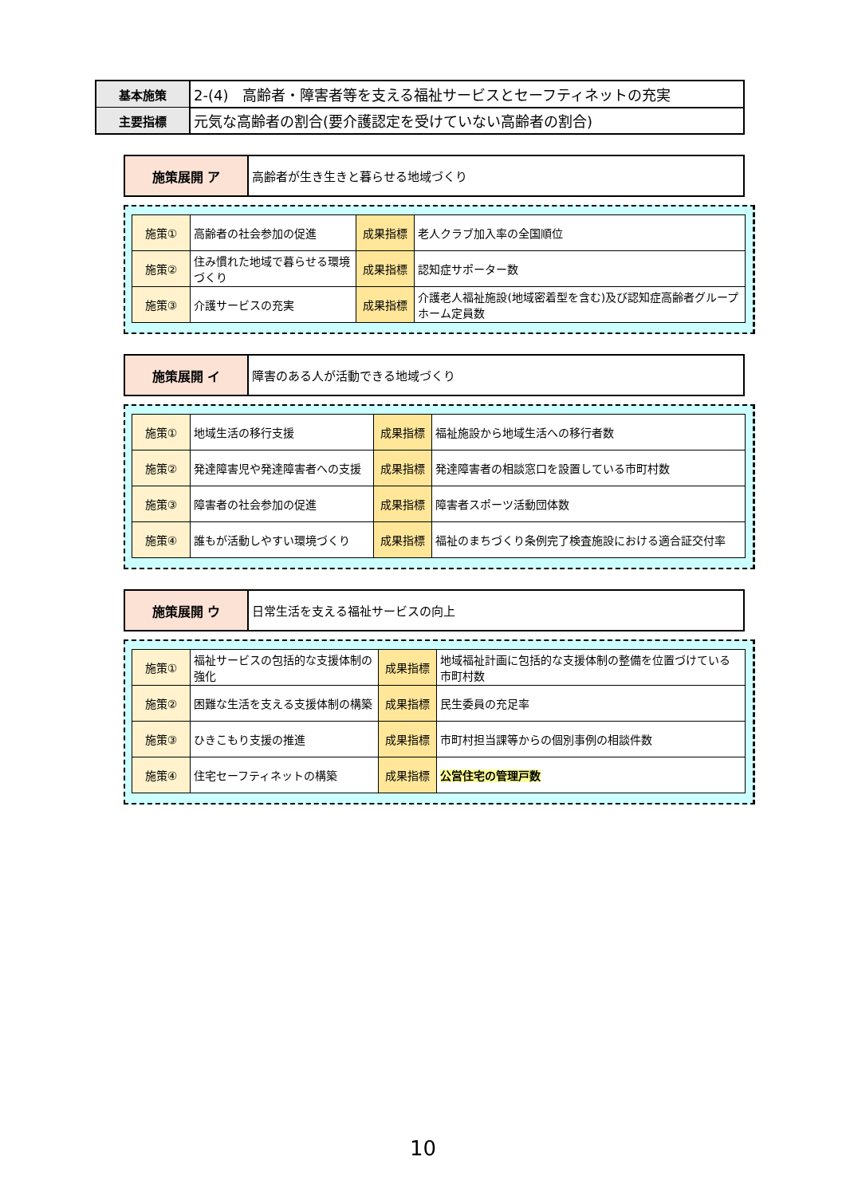| 基本施策 | 2-(4) 高齢者・障害者等を支える福祉サービスとセーフティネットの充実 |
| 主要指標 | 元気な高齢者の割合(要介護認定を受けていない高齢者の割合) |
| 施策展開 ア | 高齢者が生き生きと暮らせる地域づくり |
| 施策① | 高齢者の社会参加の促進 | 成果指標 | 老人クラブ加入率の全国順位 |
| 施策② | 住み慣れた地域で暮らせる環境づくり | 成果指標 | 認知症サポーター数 |
| 施策③ | 介護サービスの充実 | 成果指標 | 介護老人福祉施設(地域密着型を含む)及び認知症高齢者グループホーム定員数 |
| 施策展開 イ | 障害のある人が活動できる地域づくり |
| 施策① | 地域生活の移行支援 | 成果指標 | 福祉施設から地域生活への移行者数 |
| 施策② | 発達障害児や発達障害者への支援 | 成果指標 | 発達障害者の相談窓口を設置している市町村数 |
| 施策③ | 障害者の社会参加の促進 | 成果指標 | 障害者スポーツ活動団体数 |
| 施策④ | 誰もが活動しやすい環境づくり | 成果指標 | 福祉のまちづくり条例完了検査施設における適合証交付率 |
| 施策展開 ウ | 日常生活を支える福祉サービスの向上 |
| 施策① | 福祉サービスの包括的な支援体制の強化 | 成果指標 | 地域福祉計画に包括的な支援体制の整備を位置づけている市町村数 |
| 施策② | 困難な生活を支える支援体制の構築 | 成果指標 | 民生委員の充足率 |
| 施策③ | ひきこもり支援の推進 | 成果指標 | 市町村担当課等からの個別事例の相談件数 |
| 施策④ | 住宅セーフティネットの構築 | 成果指標 | 公営住宅の管理戸数 |
10